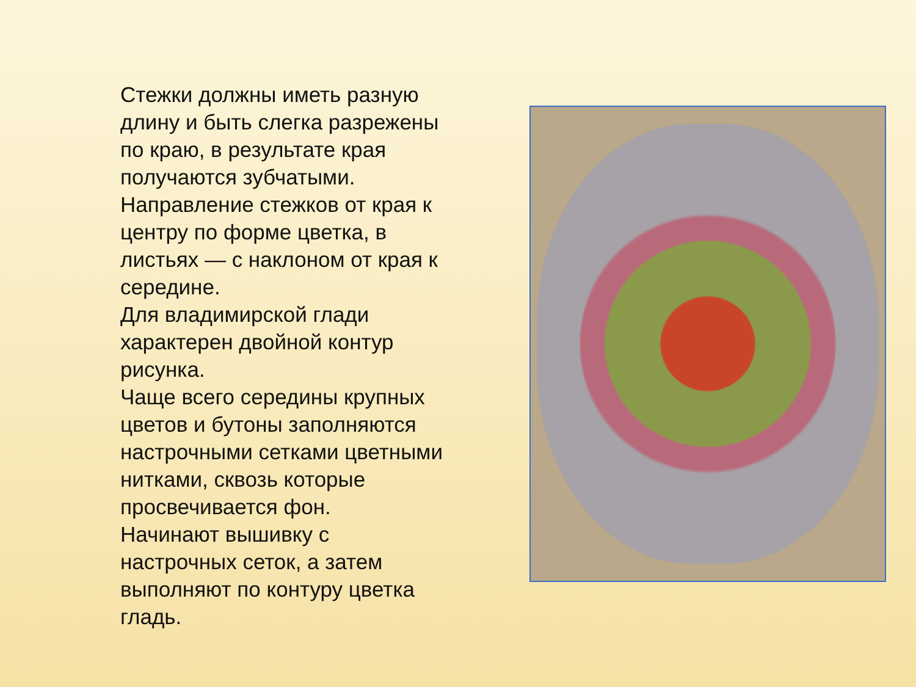Стежки должны иметь разную длину и быть слегка разрежены по краю, в результате края получаются зубчатыми.
Направление стежков от края к центру по форме цветка, в листьях — с наклоном от края к середине.
Для владимирской глади характерен двойной контур рисунка.
Чаще всего середины крупных цветов и бутоны заполняются настрочными сетками цветными нитками, сквозь которые просвечивается фон.
Начинают вышивку с настрочных сеток, а затем выполняют по контуру цветка гладь.